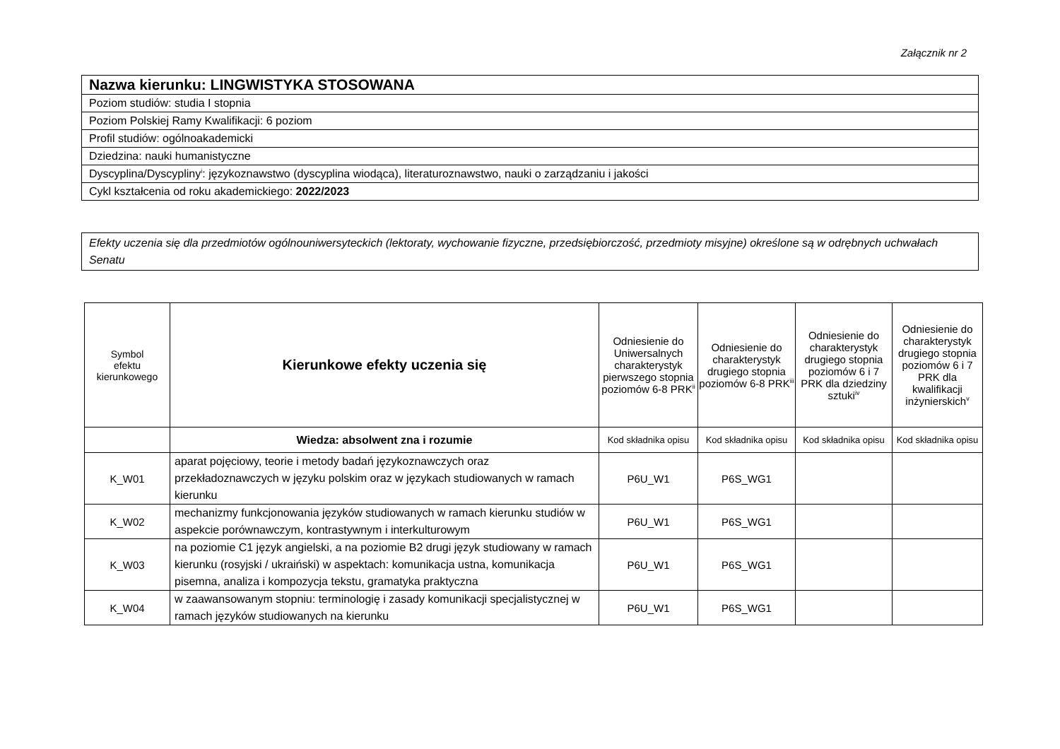Załącznik nr 2
| Nazwa kierunku: LINGWISTYKA STOSOWANA |
| Poziom studiów: studia I stopnia |
| Poziom Polskiej Ramy Kwalifikacji: 6 poziom |
| Profil studiów: ogólnoakademicki |
| Dziedzina: nauki humanistyczne |
| Dyscyplina/Dyscypliny<sup>i</sup>: językoznawstwo (dyscyplina wiodąca), literaturoznawstwo, nauki o zarządzaniu i jakości |
| Cykl kształcenia od roku akademickiego: 2022/2023 |
| Efekty uczenia się dla przedmiotów ogólnouniwersyteckich (lektoraty, wychowanie fizyczne, przedsiębiorczość, przedmioty misyjne) określone są w odrębnych uchwałach Senatu |
| Symbol efektu kierunkowego | Kierunkowe efekty uczenia się | Odniesienie do Uniwersalnych charakterystyk pierwszego stopnia poziomów 6-8 PRK<sup>ii</sup> | Odniesienie do charakterystyk drugiego stopnia poziomów 6-8 PRK<sup>iii</sup> | Odniesienie do charakterystyk drugiego stopnia poziomów 6 i 7 PRK dla dziedziny sztuki<sup>iv</sup> | Odniesienie do charakterystyk drugiego stopnia poziomów 6 i 7 PRK dla kwalifikacji inżynierskich<sup>v</sup> |
| --- | --- | --- | --- | --- | --- |
| | Wiedza: absolwent zna i rozumie | Kod składnika opisu | Kod składnika opisu | Kod składnika opisu | Kod składnika opisu |
| K_W01 | aparat pojęciowy, teorie i metody badań językoznawczych oraz przekładoznawczych w języku polskim oraz w językach studiowanych w ramach kierunku | P6U_W1 | P6S_WG1 | | |
| K_W02 | mechanizmy funkcjonowania języków studiowanych w ramach kierunku studiów w aspekcie porównawczym, kontrastywnym i interkulturowym | P6U_W1 | P6S_WG1 | | |
| K_W03 | na poziomie C1 język angielski, a na poziomie B2 drugi język studiowany w ramach kierunku (rosyjski / ukraiński) w aspektach: komunikacja ustna, komunikacja pisemna, analiza i kompozycja tekstu, gramatyka praktyczna | P6U_W1 | P6S_WG1 | | |
| K_W04 | w zaawansowanym stopniu: terminologię i zasady komunikacji specjalistycznej w ramach języków studiowanych na kierunku | P6U_W1 | P6S_WG1 | | |